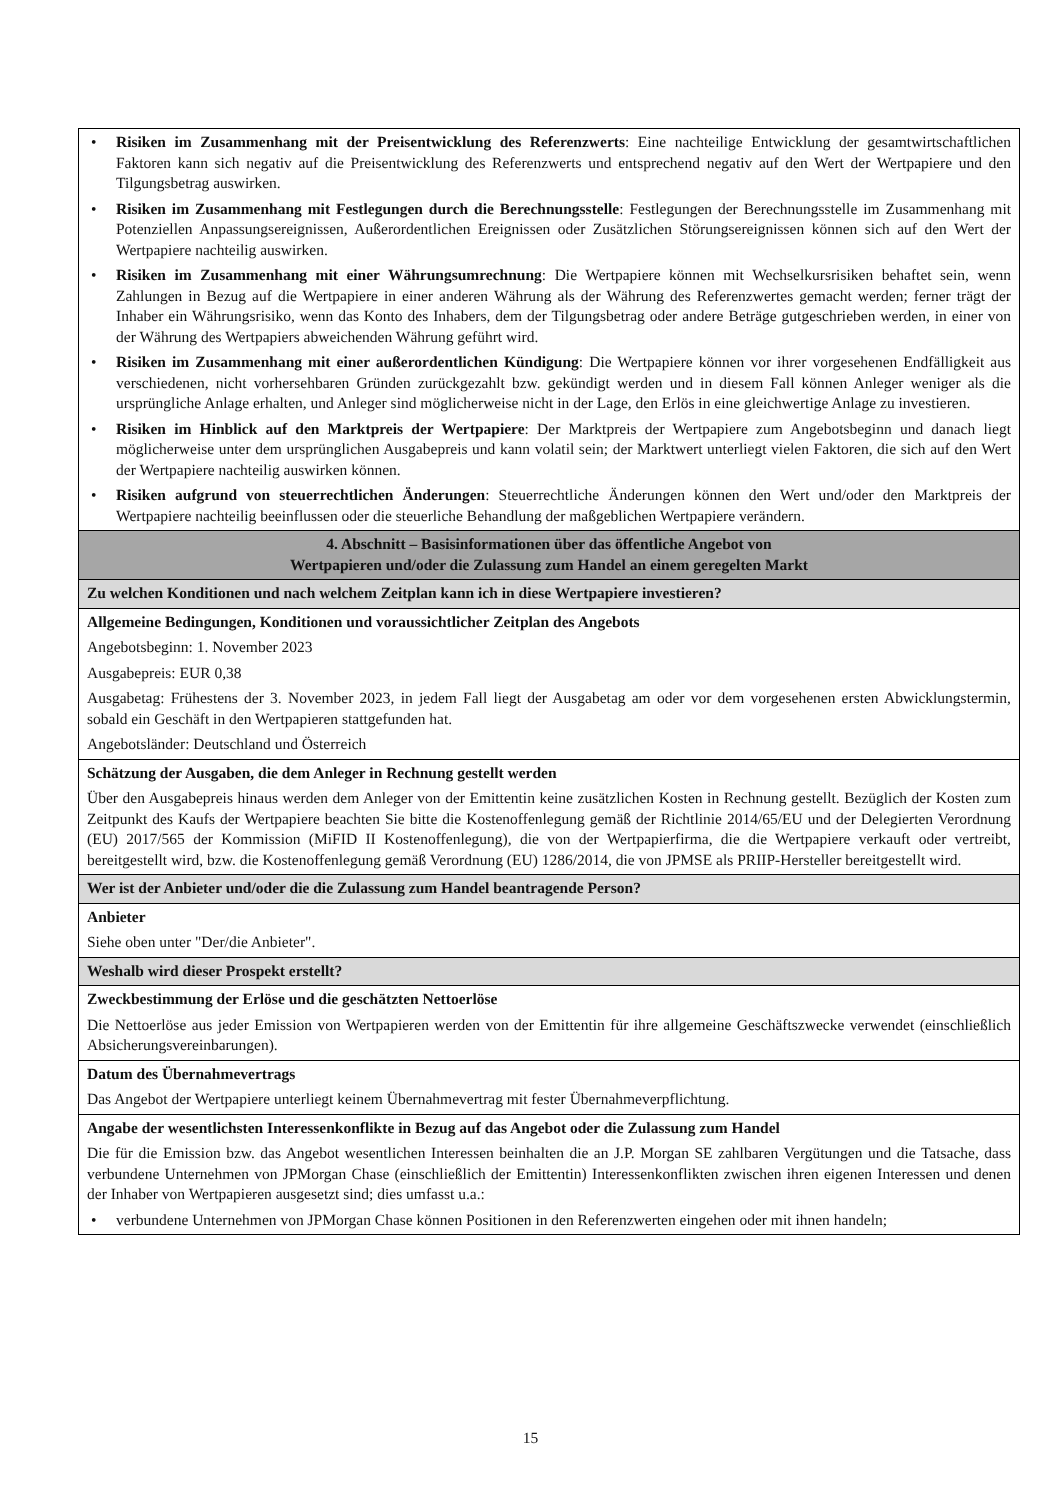• Risiken im Zusammenhang mit der Preisentwicklung des Referenzwerts: Eine nachteilige Entwicklung der gesamtwirtschaftlichen Faktoren kann sich negativ auf die Preisentwicklung des Referenzwerts und entsprechend negativ auf den Wert der Wertpapiere und den Tilgungsbetrag auswirken.
• Risiken im Zusammenhang mit Festlegungen durch die Berechnungsstelle: Festlegungen der Berechnungsstelle im Zusammenhang mit Potenziellen Anpassungsereignissen, Außerordentlichen Ereignissen oder Zusätzlichen Störungsereignissen können sich auf den Wert der Wertpapiere nachteilig auswirken.
• Risiken im Zusammenhang mit einer Währungsumrechnung: Die Wertpapiere können mit Wechselkursrisiken behaftet sein, wenn Zahlungen in Bezug auf die Wertpapiere in einer anderen Währung als der Währung des Referenzwertes gemacht werden; ferner trägt der Inhaber ein Währungsrisiko, wenn das Konto des Inhabers, dem der Tilgungsbetrag oder andere Beträge gutgeschrieben werden, in einer von der Währung des Wertpapiers abweichenden Währung geführt wird.
• Risiken im Zusammenhang mit einer außerordentlichen Kündigung: Die Wertpapiere können vor ihrer vorgesehenen Endfälligkeit aus verschiedenen, nicht vorhersehbaren Gründen zurückgezahlt bzw. gekündigt werden und in diesem Fall können Anleger weniger als die ursprüngliche Anlage erhalten, und Anleger sind möglicherweise nicht in der Lage, den Erlös in eine gleichwertige Anlage zu investieren.
• Risiken im Hinblick auf den Marktpreis der Wertpapiere: Der Marktpreis der Wertpapiere zum Angebotsbeginn und danach liegt möglicherweise unter dem ursprünglichen Ausgabepreis und kann volatil sein; der Marktwert unterliegt vielen Faktoren, die sich auf den Wert der Wertpapiere nachteilig auswirken können.
• Risiken aufgrund von steuerrechtlichen Änderungen: Steuerrechtliche Änderungen können den Wert und/oder den Marktpreis der Wertpapiere nachteilig beeinflussen oder die steuerliche Behandlung der maßgeblichen Wertpapiere verändern.
4. Abschnitt – Basisinformationen über das öffentliche Angebot von
Wertpapieren und/oder die Zulassung zum Handel an einem geregelten Markt
Zu welchen Konditionen und nach welchem Zeitplan kann ich in diese Wertpapiere investieren?
Allgemeine Bedingungen, Konditionen und voraussichtlicher Zeitplan des Angebots
Angebotsbeginn: 1. November 2023
Ausgabepreis: EUR 0,38
Ausgabetag: Frühestens der 3. November 2023, in jedem Fall liegt der Ausgabetag am oder vor dem vorgesehenen ersten Abwicklungstermin, sobald ein Geschäft in den Wertpapieren stattgefunden hat.
Angebotsländer: Deutschland und Österreich
Schätzung der Ausgaben, die dem Anleger in Rechnung gestellt werden
Über den Ausgabepreis hinaus werden dem Anleger von der Emittentin keine zusätzlichen Kosten in Rechnung gestellt. Bezüglich der Kosten zum Zeitpunkt des Kaufs der Wertpapiere beachten Sie bitte die Kostenoffenlegung gemäß der Richtlinie 2014/65/EU und der Delegierten Verordnung (EU) 2017/565 der Kommission (MiFID II Kostenoffenlegung), die von der Wertpapierfirma, die die Wertpapiere verkauft oder vertreibt, bereitgestellt wird, bzw. die Kostenoffenlegung gemäß Verordnung (EU) 1286/2014, die von JPMSE als PRIIP-Hersteller bereitgestellt wird.
Wer ist der Anbieter und/oder die die Zulassung zum Handel beantragende Person?
Anbieter
Siehe oben unter "Der/die Anbieter".
Weshalb wird dieser Prospekt erstellt?
Zweckbestimmung der Erlöse und die geschätzten Nettoerlöse
Die Nettoerlöse aus jeder Emission von Wertpapieren werden von der Emittentin für ihre allgemeine Geschäftszwecke verwendet (einschließlich Absicherungsvereinbarungen).
Datum des Übernahmevertrags
Das Angebot der Wertpapiere unterliegt keinem Übernahmevertrag mit fester Übernahmeverpflichtung.
Angabe der wesentlichsten Interessenkonflikte in Bezug auf das Angebot oder die Zulassung zum Handel
Die für die Emission bzw. das Angebot wesentlichen Interessen beinhalten die an J.P. Morgan SE zahlbaren Vergütungen und die Tatsache, dass verbundene Unternehmen von JPMorgan Chase (einschließlich der Emittentin) Interessenkonflikten zwischen ihren eigenen Interessen und denen der Inhaber von Wertpapieren ausgesetzt sind; dies umfasst u.a.:
• verbundene Unternehmen von JPMorgan Chase können Positionen in den Referenzwerten eingehen oder mit ihnen handeln;
15